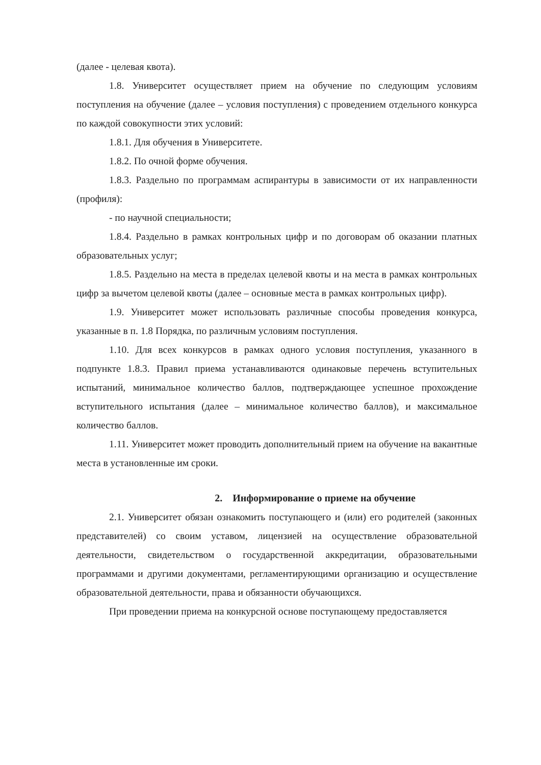(далее - целевая квота).
1.8. Университет осуществляет прием на обучение по следующим условиям поступления на обучение (далее – условия поступления) с проведением отдельного конкурса по каждой совокупности этих условий:
1.8.1. Для обучения в Университете.
1.8.2. По очной форме обучения.
1.8.3. Раздельно по программам аспирантуры в зависимости от их направленности (профиля):
- по научной специальности;
1.8.4. Раздельно в рамках контрольных цифр и по договорам об оказании платных образовательных услуг;
1.8.5. Раздельно на места в пределах целевой квоты и на места в рамках контрольных цифр за вычетом целевой квоты (далее – основные места в рамках контрольных цифр).
1.9. Университет может использовать различные способы проведения конкурса, указанные в п. 1.8 Порядка, по различным условиям поступления.
1.10. Для всех конкурсов в рамках одного условия поступления, указанного в подпункте 1.8.3. Правил приема устанавливаются одинаковые перечень вступительных испытаний, минимальное количество баллов, подтверждающее успешное прохождение вступительного испытания (далее – минимальное количество баллов), и максимальное количество баллов.
1.11. Университет может проводить дополнительный прием на обучение на вакантные места в установленные им сроки.
2. Информирование о приеме на обучение
2.1. Университет обязан ознакомить поступающего и (или) его родителей (законных представителей) со своим уставом, лицензией на осуществление образовательной деятельности, свидетельством о государственной аккредитации, образовательными программами и другими документами, регламентирующими организацию и осуществление образовательной деятельности, права и обязанности обучающихся.
При проведении приема на конкурсной основе поступающему предоставляется